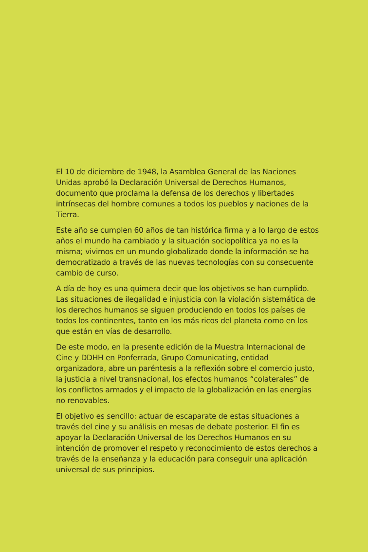El 10 de diciembre de 1948, la Asamblea General de las Naciones Unidas aprobó la Declaración Universal de Derechos Humanos, documento que proclama la defensa de los derechos y libertades intrínsecas del hombre comunes a todos los pueblos y naciones de la Tierra.
Este año se cumplen 60 años de tan histórica firma y a lo largo de estos años el mundo ha cambiado y la situación sociopolítica ya no es la misma; vivimos en un mundo globalizado donde la información se ha democratizado a través de las nuevas tecnologías con su consecuente cambio de curso.
A día de hoy es una quimera decir que los objetivos se han cumplido. Las situaciones de ilegalidad e injusticia con la violación sistemática de los derechos humanos se siguen produciendo en todos los países de todos los continentes, tanto en los más ricos del planeta como en los que están en vías de desarrollo.
De este modo, en la presente edición de la Muestra Internacional de Cine y DDHH en Ponferrada, Grupo Comunicating, entidad organizadora, abre un paréntesis a la reflexión sobre el comercio justo, la justicia a nivel transnacional, los efectos humanos “colaterales” de los conflictos armados y el impacto de la globalización en las energías no renovables.
El objetivo es sencillo: actuar de escaparate de estas situaciones a través del cine y su análisis en mesas de debate posterior. El fin es apoyar la Declaración Universal de los Derechos Humanos en su intención de promover el respeto y reconocimiento de estos derechos a través de la enseñanza y la educación para conseguir una aplicación universal de sus principios.